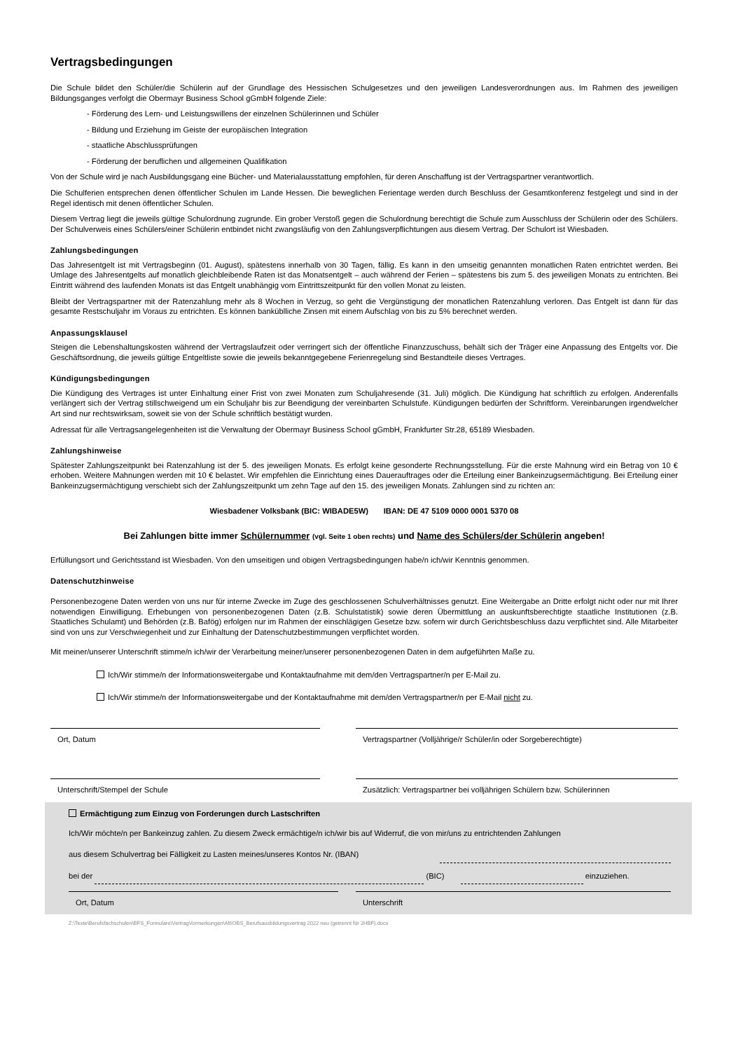Vertragsbedingungen
Die Schule bildet den Schüler/die Schülerin auf der Grundlage des Hessischen Schulgesetzes und den jeweiligen Landesverordnungen aus. Im Rahmen des jeweiligen Bildungsganges verfolgt die Obermayr Business School gGmbH folgende Ziele:
- Förderung des Lern- und Leistungswillens der einzelnen Schülerinnen und Schüler
- Bildung und Erziehung im Geiste der europäischen Integration
- staatliche Abschlussprüfungen
- Förderung der beruflichen und allgemeinen Qualifikation
Von der Schule wird je nach Ausbildungsgang eine Bücher- und Materialausstattung empfohlen, für deren Anschaffung ist der Vertragspartner verantwortlich.
Die Schulferien entsprechen denen öffentlicher Schulen im Lande Hessen. Die beweglichen Ferientage werden durch Beschluss der Gesamtkonferenz festgelegt und sind in der Regel identisch mit denen öffentlicher Schulen.
Diesem Vertrag liegt die jeweils gültige Schulordnung zugrunde. Ein grober Verstoß gegen die Schulordnung berechtigt die Schule zum Ausschluss der Schülerin oder des Schülers. Der Schulverweis eines Schülers/einer Schülerin entbindet nicht zwangsläufig von den Zahlungsverpflichtungen aus diesem Vertrag. Der Schulort ist Wiesbaden.
Zahlungsbedingungen
Das Jahresentgelt ist mit Vertragsbeginn (01. August), spätestens innerhalb von 30 Tagen, fällig. Es kann in den umseitig genannten monatlichen Raten entrichtet werden. Bei Umlage des Jahresentgelts auf monatlich gleichbleibende Raten ist das Monatsentgelt – auch während der Ferien – spätestens bis zum 5. des jeweiligen Monats zu entrichten. Bei Eintritt während des laufenden Monats ist das Entgelt unabhängig vom Eintrittszeitpunkt für den vollen Monat zu leisten.
Bleibt der Vertragspartner mit der Ratenzahlung mehr als 8 Wochen in Verzug, so geht die Vergünstigung der monatlichen Ratenzahlung verloren. Das Entgelt ist dann für das gesamte Restschuljahr im Voraus zu entrichten. Es können banküblliche Zinsen mit einem Aufschlag von bis zu 5% berechnet werden.
Anpassungsklausel
Steigen die Lebenshaltungskosten während der Vertragslaufzeit oder verringert sich der öffentliche Finanzzuschuss, behält sich der Träger eine Anpassung des Entgelts vor. Die Geschäftsordnung, die jeweils gültige Entgeltliste sowie die jeweils bekanntgegebene Ferienregelung sind Bestandteile dieses Vertrages.
Kündigungsbedingungen
Die Kündigung des Vertrages ist unter Einhaltung einer Frist von zwei Monaten zum Schuljahresende (31. Juli) möglich. Die Kündigung hat schriftlich zu erfolgen. Anderenfalls verlängert sich der Vertrag stillschweigend um ein Schuljahr bis zur Beendigung der vereinbarten Schulstufe. Kündigungen bedürfen der Schriftform. Vereinbarungen irgendwelcher Art sind nur rechtswirksam, soweit sie von der Schule schriftlich bestätigt wurden.
Adressat für alle Vertragsangelegenheiten ist die Verwaltung der Obermayr Business School gGmbH, Frankfurter Str.28, 65189 Wiesbaden.
Zahlungshinweise
Spätester Zahlungszeitpunkt bei Ratenzahlung ist der 5. des jeweiligen Monats. Es erfolgt keine gesonderte Rechnungsstellung. Für die erste Mahnung wird ein Betrag von 10 € erhoben. Weitere Mahnungen werden mit 10 € belastet. Wir empfehlen die Einrichtung eines Dauerauftrages oder die Erteilung einer Bankeinzugsermächtigung. Bei Erteilung einer Bankeinzugsermächtigung verschiebt sich der Zahlungszeitpunkt um zehn Tage auf den 15. des jeweiligen Monats. Zahlungen sind zu richten an:
Wiesbadener Volksbank (BIC: WIBADE5W) IBAN: DE 47 5109 0000 0001 5370 08
Bei Zahlungen bitte immer Schülernummer (vgl. Seite 1 oben rechts) und Name des Schülers/der Schülerin angeben!
Erfüllungsort und Gerichtsstand ist Wiesbaden. Von den umseitigen und obigen Vertragsbedingungen habe/n ich/wir Kenntnis genommen.
Datenschutzhinweise
Personenbezogene Daten werden von uns nur für interne Zwecke im Zuge des geschlossenen Schulverhältnisses genutzt. Eine Weitergabe an Dritte erfolgt nicht oder nur mit Ihrer notwendigen Einwilligung. Erhebungen von personenbezogenen Daten (z.B. Schulstatistik) sowie deren Übermittlung an auskunftsberechtigte staatliche Institutionen (z.B. Staatliches Schulamt) und Behörden (z.B. Bafög) erfolgen nur im Rahmen der einschlägigen Gesetze bzw. sofern wir durch Gerichtsbeschluss dazu verpflichtet sind. Alle Mitarbeiter sind von uns zur Verschwiegenheit und zur Einhaltung der Datenschutzbestimmungen verpflichtet worden.
Mit meiner/unserer Unterschrift stimme/n ich/wir der Verarbeitung meiner/unserer personenbezogenen Daten in dem aufgeführten Maße zu.
Ich/Wir stimme/n der Informationsweitergabe und Kontaktaufnahme mit dem/den Vertragspartner/n per E-Mail zu.
Ich/Wir stimme/n der Informationsweitergabe und der Kontaktaufnahme mit dem/den Vertragspartner/n per E-Mail nicht zu.
Ort, Datum Vertragspartner (Volljährige/r Schüler/in oder Sorgeberechtigte)
Unterschrift/Stempel der Schule Zusätzlich: Vertragspartner bei volljährigen Schülern bzw. Schülerinnen
Ermächtigung zum Einzug von Forderungen durch Lastschriften
Ich/Wir möchte/n per Bankeinzug zahlen. Zu diesem Zweck ermächtige/n ich/wir bis auf Widerruf, die von mir/uns zu entrichtenden Zahlungen
aus diesem Schulvertrag bei Fälligkeit zu Lasten meines/unseres Kontos Nr. (IBAN)
bei der (BIC) einzuziehen.
Ort, Datum Unterschrift
Z:\Texte\Berufsfachschulen\BFS_Formulare\VertragVormerkungen\Alt\OBS_Berufsausbildungsvertrag 2022 neu (getrennt für 2HBF).docx